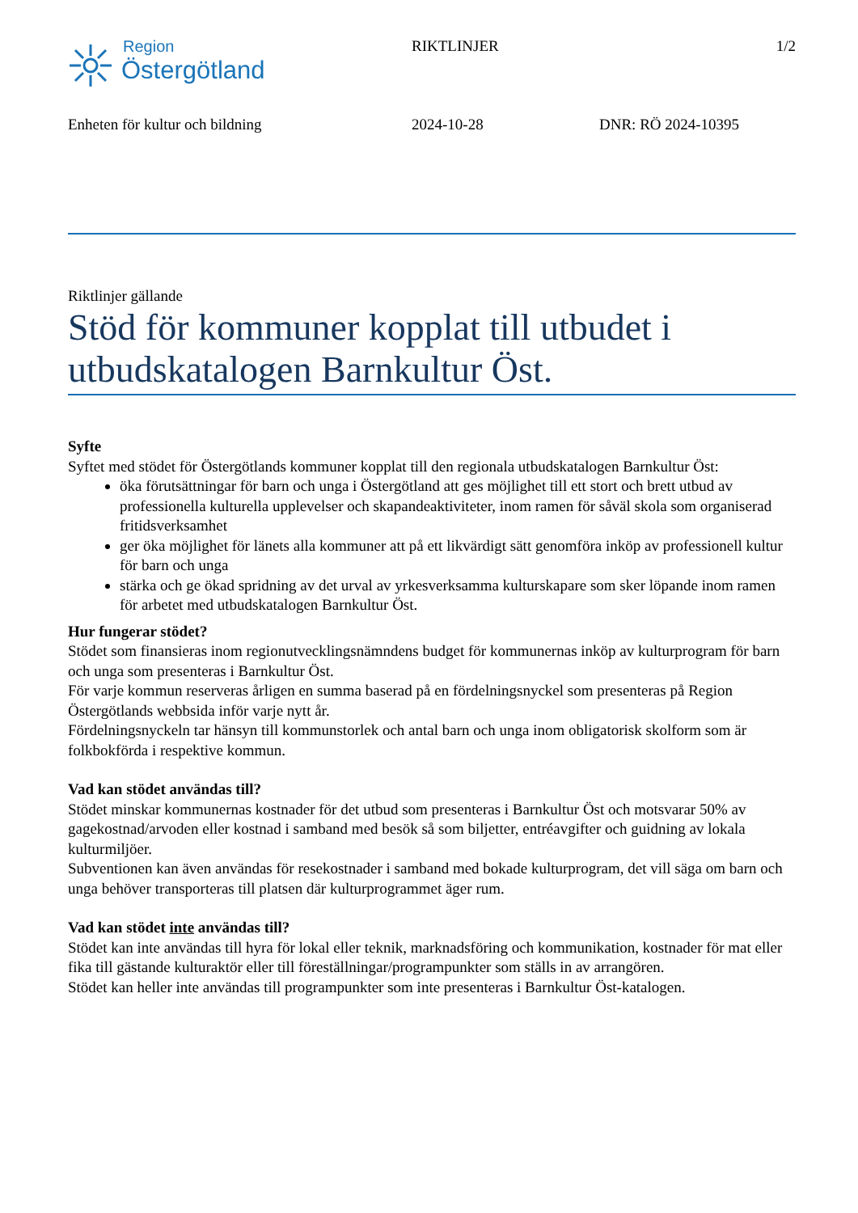Region
Östergötland
RIKTLINJER 1/2
Enheten för kultur och bildning 2024-10-28 DNR: RÖ 2024-10395
Riktlinjer gällande
Stöd för kommuner kopplat till utbudet i utbudskatalogen Barnkultur Öst.
Syfte
Syftet med stödet för Östergötlands kommuner kopplat till den regionala utbudskatalogen Barnkultur Öst:
öka förutsättningar för barn och unga i Östergötland att ges möjlighet till ett stort och brett utbud av professionella kulturella upplevelser och skapandeaktiviteter, inom ramen för såväl skola som organiserad fritidsverksamhet
ger öka möjlighet för länets alla kommuner att på ett likvärdigt sätt genomföra inköp av professionell kultur för barn och unga
stärka och ge ökad spridning av det urval av yrkesverksamma kulturskapare som sker löpande inom ramen för arbetet med utbudskatalogen Barnkultur Öst.
Hur fungerar stödet?
Stödet som finansieras inom regionutvecklingsnämndens budget för kommunernas inköp av kulturprogram för barn och unga som presenteras i Barnkultur Öst.
För varje kommun reserveras årligen en summa baserad på en fördelningsnyckel som presenteras på Region Östergötlands webbsida inför varje nytt år.
Fördelningsnyckeln tar hänsyn till kommunstorlek och antal barn och unga inom obligatorisk skolform som är folkbokförda i respektive kommun.
Vad kan stödet användas till?
Stödet minskar kommunernas kostnader för det utbud som presenteras i Barnkultur Öst och motsvarar 50% av gagekostnad/arvoden eller kostnad i samband med besök så som biljetter, entréavgifter och guidning av lokala kulturmiljöer.
Subventionen kan även användas för resekostnader i samband med bokade kulturprogram, det vill säga om barn och unga behöver transporteras till platsen där kulturprogrammet äger rum.
Vad kan stödet inte användas till?
Stödet kan inte användas till hyra för lokal eller teknik, marknadsföring och kommunikation, kostnader för mat eller fika till gästande kulturaktör eller till föreställningar/programpunkter som ställs in av arrangören.
Stödet kan heller inte användas till programpunkter som inte presenteras i Barnkultur Öst-katalogen.